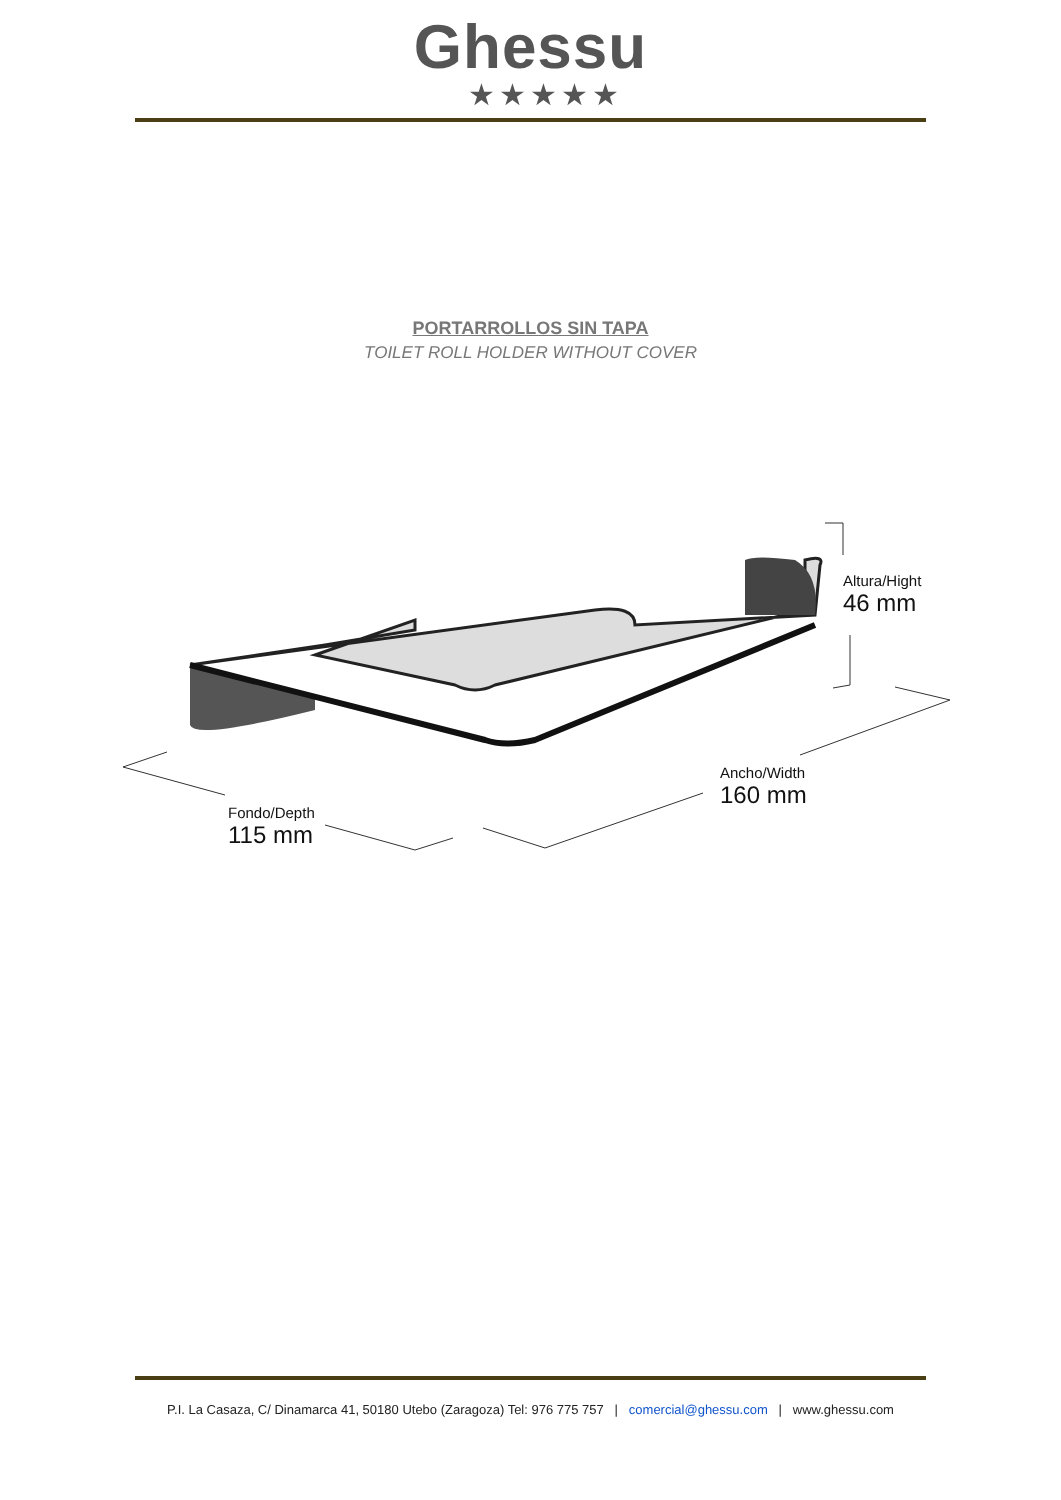Ghessu
★★★★★
PORTARROLLOS SIN TAPA
TOILET ROLL HOLDER WITHOUT COVER
Altura/Hight
46 mm
Ancho/Width
160 mm
Fondo/Depth
115 mm
P.I. La Casaza, C/ Dinamarca 41, 50180 Utebo (Zaragoza) Tel: 976 775 757 | comercial@ghessu.com | www.ghessu.com